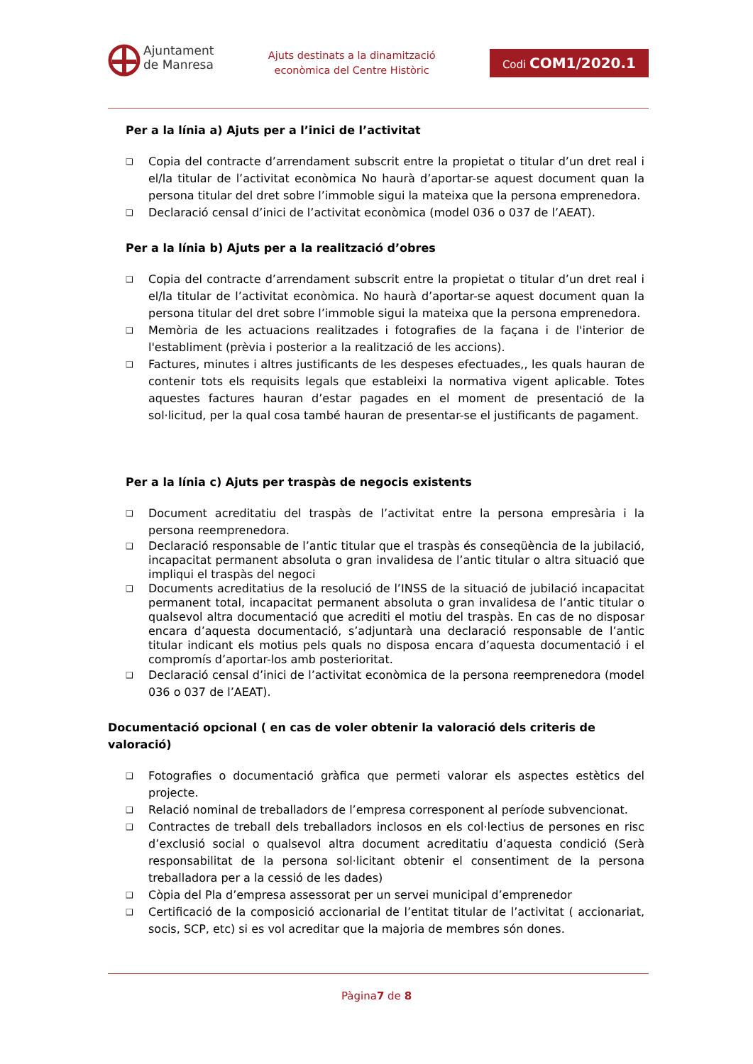Ajuntament
de Manresa
Ajuts destinats a la dinamització
econòmica del Centre Històric
Codi COM1/2020.1
Per a la línia a) Ajuts per a l’inici de l’activitat
❑ Copia del contracte d’arrendament subscrit entre la propietat o titular d’un dret real i el/la titular de l’activitat econòmica No haurà d’aportar-se aquest document quan la persona titular del dret sobre l’immoble sigui la mateixa que la persona emprenedora.
❑ Declaració censal d’inici de l’activitat econòmica (model 036 o 037 de l’AEAT).
Per a la línia b) Ajuts per a la realització d’obres
❑ Copia del contracte d’arrendament subscrit entre la propietat o titular d’un dret real i el/la titular de l’activitat econòmica. No haurà d’aportar-se aquest document quan la persona titular del dret sobre l’immoble sigui la mateixa que la persona emprenedora.
❑ Memòria de les actuacions realitzades i fotografies de la façana i de l'interior de l'establiment (prèvia i posterior a la realització de les accions).
❑ Factures, minutes i altres justificants de les despeses efectuades,, les quals hauran de contenir tots els requisits legals que estableixi la normativa vigent aplicable. Totes aquestes factures hauran d’estar pagades en el moment de presentació de la sol·licitud, per la qual cosa també hauran de presentar-se el justificants de pagament.
Per a la línia c) Ajuts per traspàs de negocis existents
❑ Document acreditatiu del traspàs de l’activitat entre la persona empresària i la persona reemprenedora.
❑ Declaració responsable de l’antic titular que el traspàs és conseqüència de la jubilació, incapacitat permanent absoluta o gran invalidesa de l’antic titular o altra situació que impliqui el traspàs del negoci
❑ Documents acreditatius de la resolució de l’INSS de la situació de jubilació incapacitat permanent total, incapacitat permanent absoluta o gran invalidesa de l’antic titular o qualsevol altra documentació que acrediti el motiu del traspàs. En cas de no disposar encara d’aquesta documentació, s’adjuntarà una declaració responsable de l’antic titular indicant els motius pels quals no disposa encara d’aquesta documentació i el compromís d’aportar-los amb posterioritat.
❑ Declaració censal d’inici de l’activitat econòmica de la persona reemprenedora (model 036 o 037 de l’AEAT).
Documentació opcional ( en cas de voler obtenir la valoració dels criteris de valoració)
❑ Fotografies o documentació gràfica que permeti valorar els aspectes estètics del projecte.
❑ Relació nominal de treballadors de l’empresa corresponent al període subvencionat.
❑ Contractes de treball dels treballadors inclosos en els col·lectius de persones en risc d’exclusió social o qualsevol altra document acreditatiu d’aquesta condició (Serà responsabilitat de la persona sol·licitant obtenir el consentiment de la persona treballadora per a la cessió de les dades)
❑ Còpia del Pla d’empresa assessorat per un servei municipal d’emprenedor
❑ Certificació de la composició accionarial de l’entitat titular de l’activitat ( accionariat, socis, SCP, etc) si es vol acreditar que la majoria de membres són dones.
Pàgina7 de 8